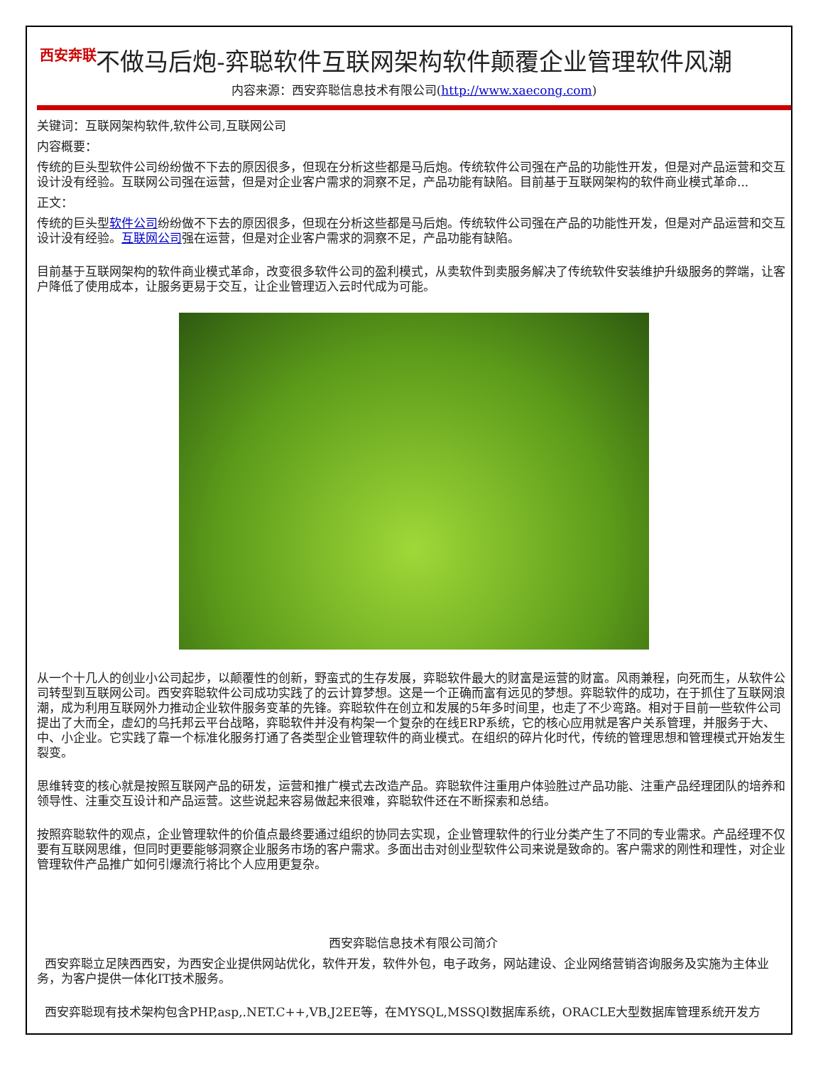西安奔联
不做马后炮-弈聪软件互联网架构软件颠覆企业管理软件风潮
内容来源：西安弈聪信息技术有限公司(http://www.xaecong.com)
关键词：互联网架构软件,软件公司,互联网公司
内容概要：
传统的巨头型软件公司纷纷做不下去的原因很多，但现在分析这些都是马后炮。传统软件公司强在产品的功能性开发，但是对产品运营和交互设计没有经验。互联网公司强在运营，但是对企业客户需求的洞察不足，产品功能有缺陷。目前基于互联网架构的软件商业模式革命...
正文：
传统的巨头型软件公司纷纷做不下去的原因很多，但现在分析这些都是马后炮。传统软件公司强在产品的功能性开发，但是对产品运营和交互设计没有经验。互联网公司强在运营，但是对企业客户需求的洞察不足，产品功能有缺陷。
目前基于互联网架构的软件商业模式革命，改变很多软件公司的盈利模式，从卖软件到卖服务解决了传统软件安装维护升级服务的弊端，让客户降低了使用成本，让服务更易于交互，让企业管理迈入云时代成为可能。
从一个十几人的创业小公司起步，以颠覆性的创新，野蛮式的生存发展，弈聪软件最大的财富是运营的财富。风雨兼程，向死而生，从软件公司转型到互联网公司。西安弈聪软件公司成功实践了的云计算梦想。这是一个正确而富有远见的梦想。弈聪软件的成功，在于抓住了互联网浪潮，成为利用互联网外力推动企业软件服务变革的先锋。弈聪软件在创立和发展的5年多时间里，也走了不少弯路。相对于目前一些软件公司提出了大而全，虚幻的乌托邦云平台战略，弈聪软件并没有构架一个复杂的在线ERP系统，它的核心应用就是客户关系管理，并服务于大、中、小企业。它实践了靠一个标准化服务打通了各类型企业管理软件的商业模式。在组织的碎片化时代，传统的管理思想和管理模式开始发生裂变。
思维转变的核心就是按照互联网产品的研发，运营和推广模式去改造产品。弈聪软件注重用户体验胜过产品功能、注重产品经理团队的培养和领导性、注重交互设计和产品运营。这些说起来容易做起来很难，弈聪软件还在不断探索和总结。
按照弈聪软件的观点，企业管理软件的价值点最终要通过组织的协同去实现，企业管理软件的行业分类产生了不同的专业需求。产品经理不仅要有互联网思维，但同时更要能够洞察企业服务市场的客户需求。多面出击对创业型软件公司来说是致命的。客户需求的刚性和理性，对企业管理软件产品推广如何引爆流行将比个人应用更复杂。
西安弈聪信息技术有限公司简介
西安弈聪立足陕西西安，为西安企业提供网站优化，软件开发，软件外包，电子政务，网站建设、企业网络营销咨询服务及实施为主体业务，为客户提供一体化IT技术服务。
西安弈聪现有技术架构包含PHP,asp,.NET.C++,VB,J2EE等，在MYSQL,MSSQl数据库系统，ORACLE大型数据库管理系统开发方